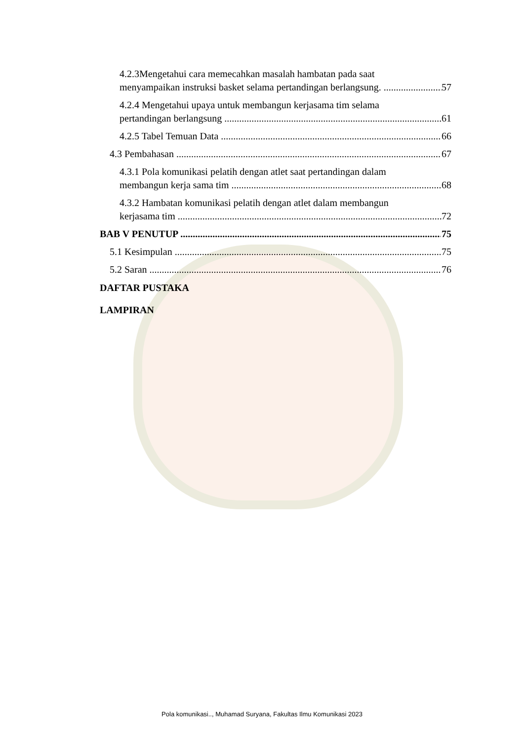4.2.3Mengetahui cara memecahkan masalah hambatan pada saat
menyampaikan instruksi basket selama pertandingan berlangsung. 57
4.2.4 Mengetahui upaya untuk membangun kerjasama tim selama
pertandingan berlangsung 61
4.2.5 Tabel Temuan Data 66
4.3 Pembahasan 67
4.3.1 Pola komunikasi pelatih dengan atlet saat pertandingan dalam
membangun kerja sama tim 68
4.3.2 Hambatan komunikasi pelatih dengan atlet dalam membangun
kerjasama tim 72
BAB V PENUTUP 75
5.1 Kesimpulan 75
5.2 Saran 76
DAFTAR PUSTAKA
LAMPIRAN
Pola komunikasi.., Muhamad Suryana, Fakultas Ilmu Komunikasi 2023